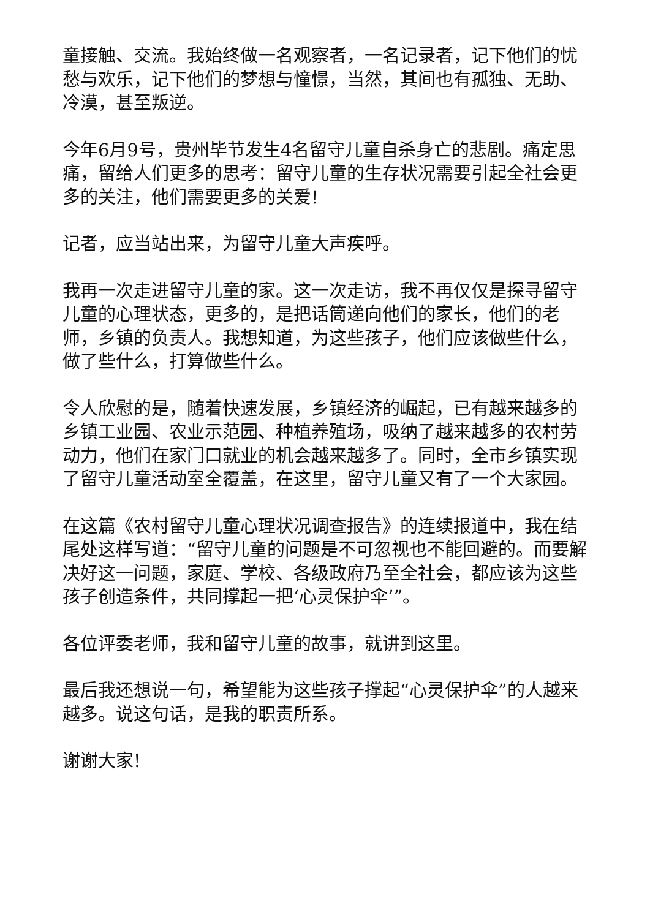童接触、交流。我始终做一名观察者，一名记录者，记下他们的忧愁与欢乐，记下他们的梦想与憧憬，当然，其间也有孤独、无助、冷漠，甚至叛逆。
今年6月9号，贵州毕节发生4名留守儿童自杀身亡的悲剧。痛定思痛，留给人们更多的思考：留守儿童的生存状况需要引起全社会更多的关注，他们需要更多的关爱!
记者，应当站出来，为留守儿童大声疾呼。
我再一次走进留守儿童的家。这一次走访，我不再仅仅是探寻留守儿童的心理状态，更多的，是把话筒递向他们的家长，他们的老师，乡镇的负责人。我想知道，为这些孩子，他们应该做些什么，做了些什么，打算做些什么。
令人欣慰的是，随着快速发展，乡镇经济的崛起，已有越来越多的乡镇工业园、农业示范园、种植养殖场，吸纳了越来越多的农村劳动力，他们在家门口就业的机会越来越多了。同时，全市乡镇实现了留守儿童活动室全覆盖，在这里，留守儿童又有了一个大家园。
在这篇《农村留守儿童心理状况调查报告》的连续报道中，我在结尾处这样写道：“留守儿童的问题是不可忽视也不能回避的。而要解决好这一问题，家庭、学校、各级政府乃至全社会，都应该为这些孩子创造条件，共同撑起一把‘心灵保护伞’”。
各位评委老师，我和留守儿童的故事，就讲到这里。
最后我还想说一句，希望能为这些孩子撑起“心灵保护伞”的人越来越多。说这句话，是我的职责所系。
谢谢大家!